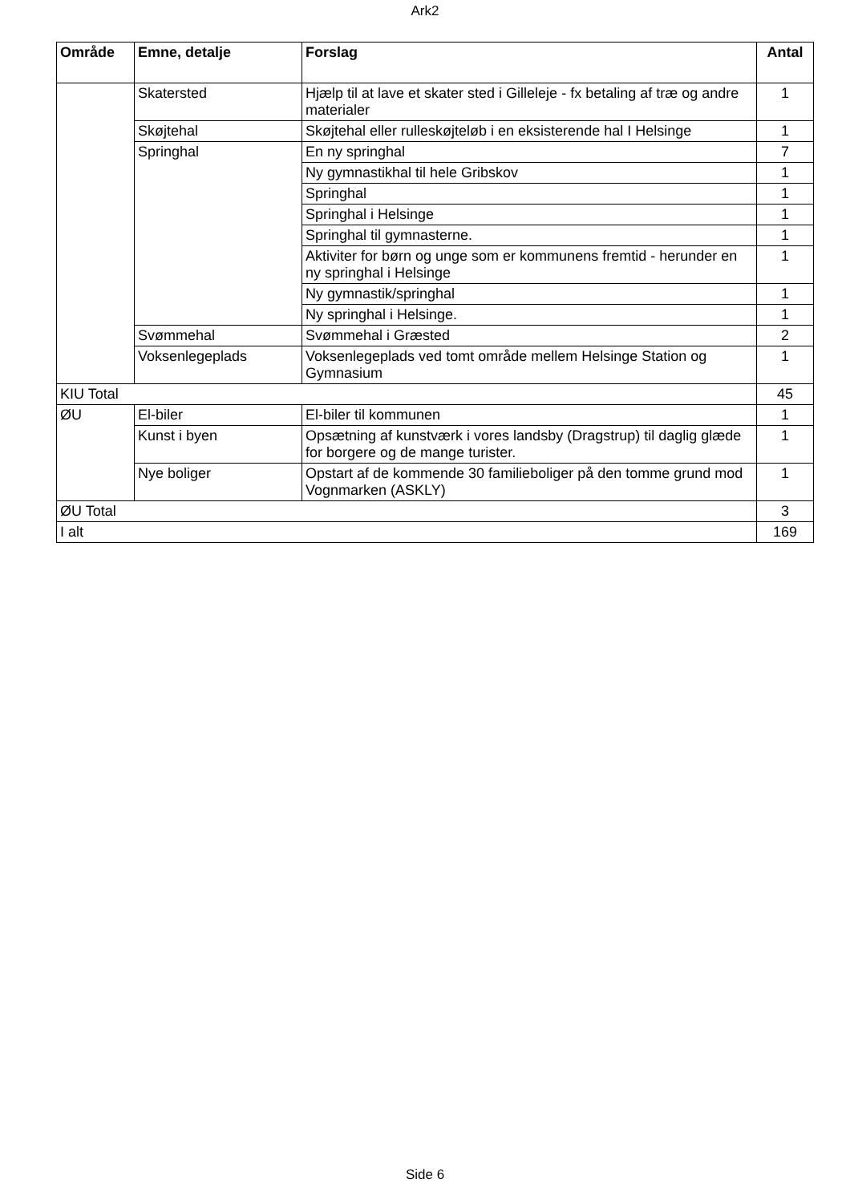Ark2
| Område | Emne, detalje | Forslag | Antal |
| --- | --- | --- | --- |
| | Skatersted | Hjælp til at lave et skater sted i Gilleleje - fx betaling af træ og andre materialer | 1 |
| | Skøjtehal | Skøjtehal eller rulleskøjteløb i en eksisterende hal I Helsinge | 1 |
| | Springhal | En ny springhal | 7 |
| | | Ny gymnastikhal til hele Gribskov | 1 |
| | | Springhal | 1 |
| | | Springhal i Helsinge | 1 |
| | | Springhal til gymnasterne. | 1 |
| | | Aktiviter for børn og unge som er kommunens fremtid - herunder en ny springhal i Helsinge | 1 |
| | | Ny gymnastik/springhal | 1 |
| | | Ny springhal i Helsinge. | 1 |
| | Svømmehal | Svømmehal i Græsted | 2 |
| | Voksenlegeplads | Voksenlegeplads ved tomt område mellem Helsinge Station og Gymnasium | 1 |
| KIU Total | | | 45 |
| ØU | El-biler | El-biler til kommunen | 1 |
| | Kunst i byen | Opsætning af kunstværk i vores landsby (Dragstrup) til daglig glæde for borgere og de mange turister. | 1 |
| | Nye boliger | Opstart af de kommende 30 familieboliger på den tomme grund mod Vognmarken (ASKLY) | 1 |
| ØU Total | | | 3 |
| I alt | | | 169 |
Side 6